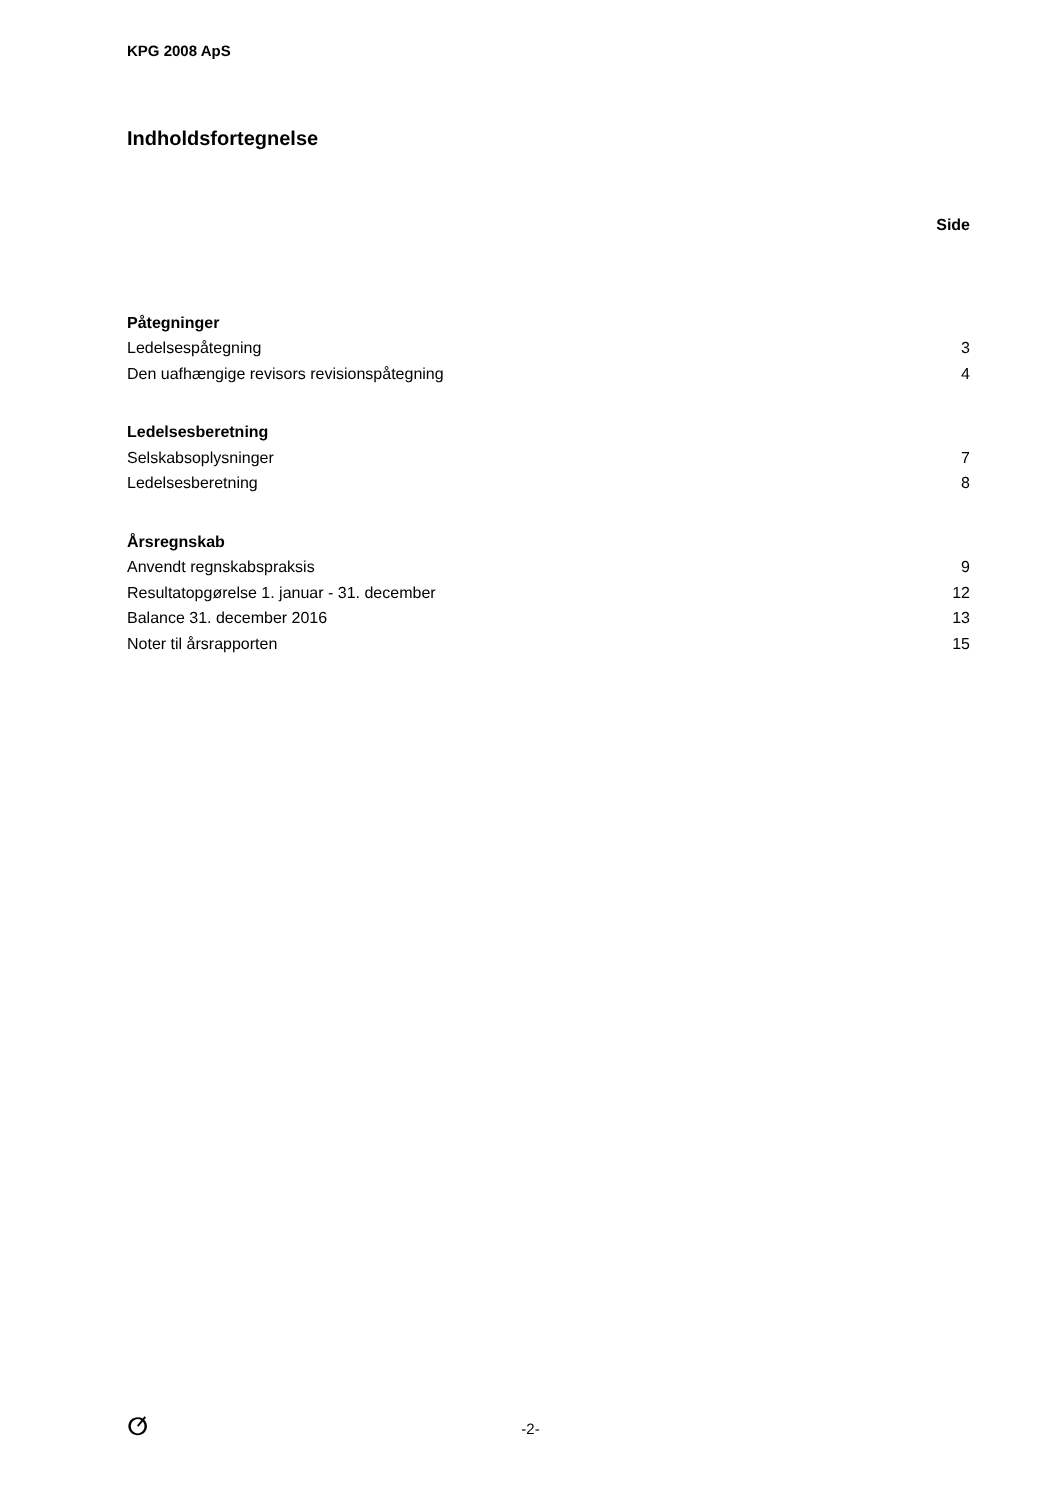KPG 2008 ApS
Indholdsfortegnelse
Side
| Påtegninger | |
| Ledelsespåtegning | 3 |
| Den uafhængige revisors revisionspåtegning | 4 |
| Ledelsesberetning | |
| Selskabsoplysninger | 7 |
| Ledelsesberetning | 8 |
| Årsregnskab | |
| Anvendt regnskabspraksis | 9 |
| Resultatopgørelse 1. januar - 31. december | 12 |
| Balance 31. december 2016 | 13 |
| Noter til årsrapporten | 15 |
ⵚ
-2-